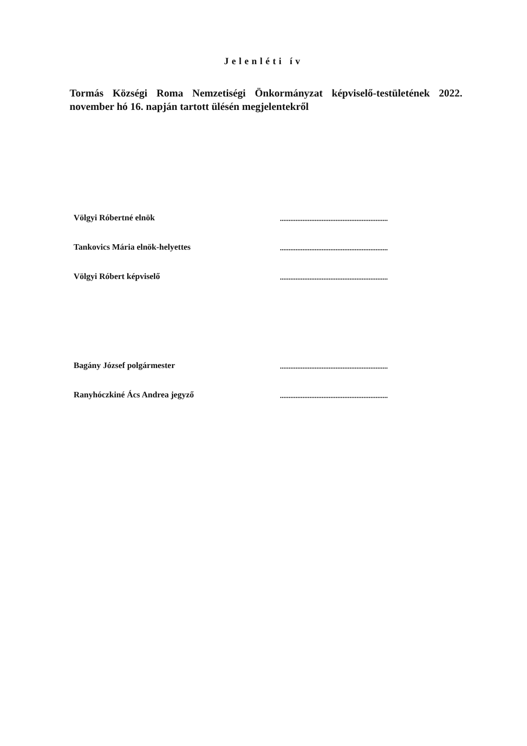Jelenléti ív
Tormás Községi Roma Nemzetiségi Önkormányzat képviselő-testületének 2022. november hó 16. napján tartott ülésén megjelentekről
Völgyi Róbertné elnök
..............................................................
Tankovics Mária elnök-helyettes
..............................................................
Völgyi Róbert képviselő
..............................................................
Bagány József polgármester
..............................................................
Ranyhóczkiné Ács Andrea jegyző
..............................................................